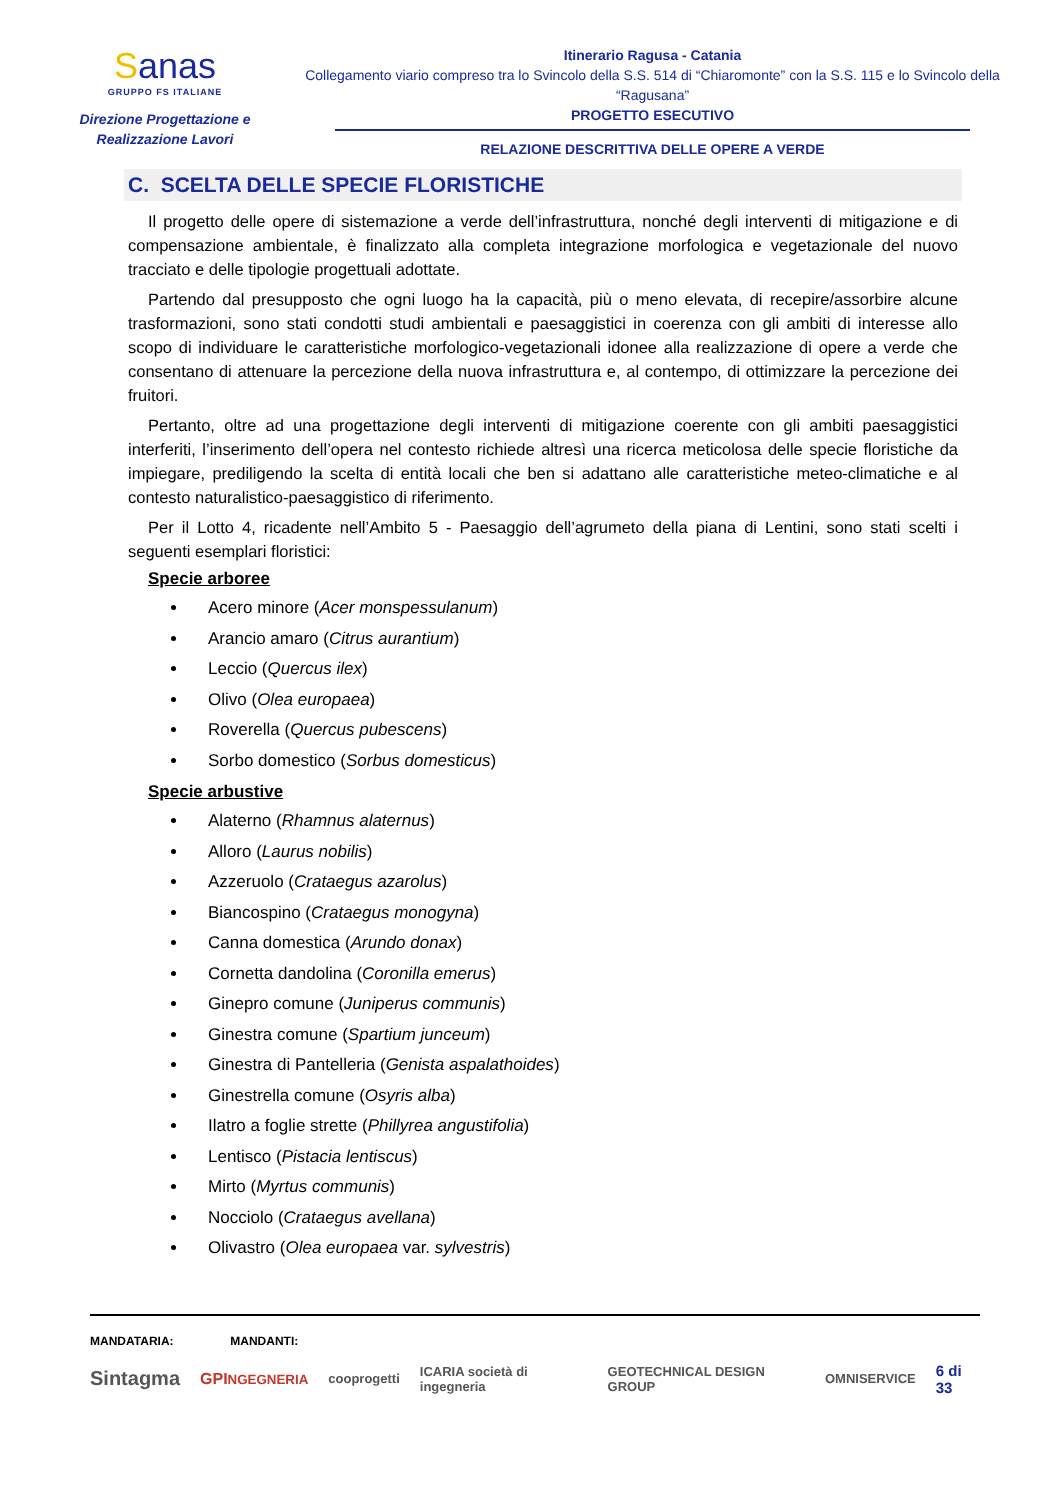Sanas
GRUPPO FS ITALIANE
Direzione Progettazione e
Realizzazione Lavori
Itinerario Ragusa - Catania
Collegamento viario compreso tra lo Svincolo della S.S. 514 di “Chiaromonte” con la S.S. 115 e lo Svincolo della “Ragusana”
PROGETTO ESECUTIVO
RELAZIONE DESCRITTIVA DELLE OPERE A VERDE
C. SCELTA DELLE SPECIE FLORISTICHE
Il progetto delle opere di sistemazione a verde dell’infrastruttura, nonché degli interventi di mitigazione e di compensazione ambientale, è finalizzato alla completa integrazione morfologica e vegetazionale del nuovo tracciato e delle tipologie progettuali adottate.
Partendo dal presupposto che ogni luogo ha la capacità, più o meno elevata, di recepire/assorbire alcune trasformazioni, sono stati condotti studi ambientali e paesaggistici in coerenza con gli ambiti di interesse allo scopo di individuare le caratteristiche morfologico-vegetazionali idonee alla realizzazione di opere a verde che consentano di attenuare la percezione della nuova infrastruttura e, al contempo, di ottimizzare la percezione dei fruitori.
Pertanto, oltre ad una progettazione degli interventi di mitigazione coerente con gli ambiti paesaggistici interferiti, l’inserimento dell’opera nel contesto richiede altresì una ricerca meticolosa delle specie floristiche da impiegare, prediligendo la scelta di entità locali che ben si adattano alle caratteristiche meteo-climatiche e al contesto naturalistico-paesaggistico di riferimento.
Per il Lotto 4, ricadente nell’Ambito 5 - Paesaggio dell’agrumeto della piana di Lentini, sono stati scelti i seguenti esemplari floristici:
Specie arboree
Acero minore (Acer monspessulanum)
Arancio amaro (Citrus aurantium)
Leccio (Quercus ilex)
Olivo (Olea europaea)
Roverella (Quercus pubescens)
Sorbo domestico (Sorbus domesticus)
Specie arbustive
Alaterno (Rhamnus alaternus)
Alloro (Laurus nobilis)
Azzeruolo (Crataegus azarolus)
Biancospino (Crataegus monogyna)
Canna domestica (Arundo donax)
Cornetta dandolina (Coronilla emerus)
Ginepro comune (Juniperus communis)
Ginestra comune (Spartium junceum)
Ginestra di Pantelleria (Genista aspalathoides)
Ginestrella comune (Osyris alba)
Ilatro a foglie strette (Phillyrea angustifolia)
Lentisco (Pistacia lentiscus)
Mirto (Myrtus communis)
Nocciolo (Crataegus avellana)
Olivastro (Olea europaea var. sylvestris)
MANDATARIA: MANDANTI:
Sintagma GPINGEGNERIA cooprogetti ICARIA società di ingegneria GEOTECHNICAL DESIGN GROUP OMNISERVICE 6 di 33